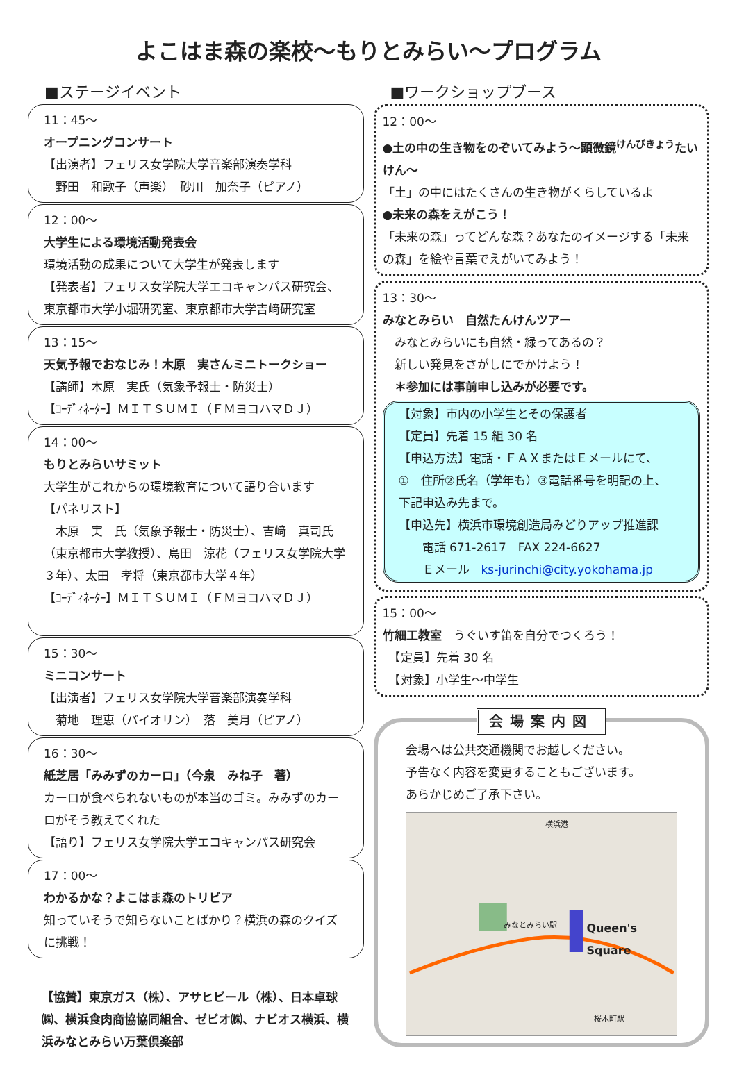よこはま森の楽校～もりとみらい～プログラム
■ステージイベント
11：45～
オープニングコンサート
【出演者】フェリス女学院大学音楽部演奏学科
　野田　和歌子（声楽）　砂川　加奈子（ピアノ）
12：00～
大学生による環境活動発表会
環境活動の成果について大学生が発表します
【発表者】フェリス女学院大学エコキャンパス研究会、東京都市大学小堀研究室、東京都市大学吉﨑研究室
13：15～
天気予報でおなじみ！木原　実さんミニトークショー
【講師】木原　実氏（気象予報士・防災士）
【ｺｰﾃﾞｨﾈｰﾀｰ】ＭＩＴＳＵＭＩ（ＦＭヨコハマＤＪ）
14：00～
もりとみらいサミット
大学生がこれからの環境教育について語り合います
【パネリスト】
　木原　実　氏（気象予報士・防災士）、吉﨑　真司氏（東京都市大学教授）、島田　涼花（フェリス女学院大学３年）、太田　孝将（東京都市大学４年）
【ｺｰﾃﾞｨﾈｰﾀｰ】ＭＩＴＳＵＭＩ（ＦＭヨコハマＤＪ）
15：30～
ミニコンサート
【出演者】フェリス女学院大学音楽部演奏学科
　菊地　理恵（バイオリン）　落　美月（ピアノ）
16：30～
紙芝居「みみずのカーロ」（今泉　みね子　著）
カーロが食べられないものが本当のゴミ。みみずのカーロがそう教えてくれた
【語り】フェリス女学院大学エコキャンパス研究会
17：00～
わかるかな？よこはま森のトリビア
知っていそうで知らないことばかり？横浜の森のクイズに挑戦！
【協賛】東京ガス（株）、アサヒビール（株）、日本卓球㈱、横浜食肉商協協同組合、ゼビオ㈱、ナビオス横浜、横浜みなとみらい万葉倶楽部
■ワークショップブース
12：00～
●土の中の生き物をのぞいてみよう～顕微鏡<sup>けんびきょう</sup>たいけん～
「土」の中にはたくさんの生き物がくらしているよ
●未来の森をえがこう！
「未来の森」ってどんな森？あなたのイメージする「未来の森」を絵や言葉でえがいてみよう！
13：30～
みなとみらい　自然たんけんツアー
　みなとみらいにも自然・緑ってあるの？
　新しい発見をさがしにでかけよう！
　＊参加には事前申し込みが必要です。
【対象】市内の小学生とその保護者
【定員】先着 15 組 30 名
【申込方法】電話・ＦＡＸまたはＥメールにて、
①　住所②氏名（学年も）③電話番号を明記の上、
下記申込み先まで。
【申込先】横浜市環境創造局みどりアップ推進課
　　電話 671-2617　FAX 224-6627
　　Ｅメール　ks-jurinchi@city.yokohama.jp
15：00～
竹細工教室　うぐいす笛を自分でつくろう！
　【定員】先着 30 名
　【対象】小学生～中学生
会場案内図
会場へは公共交通機関でお越しください。
予告なく内容を変更することもございます。
あらかじめご了承下さい。
横浜港
Queen's Square
みなとみらい駅
桜木町駅